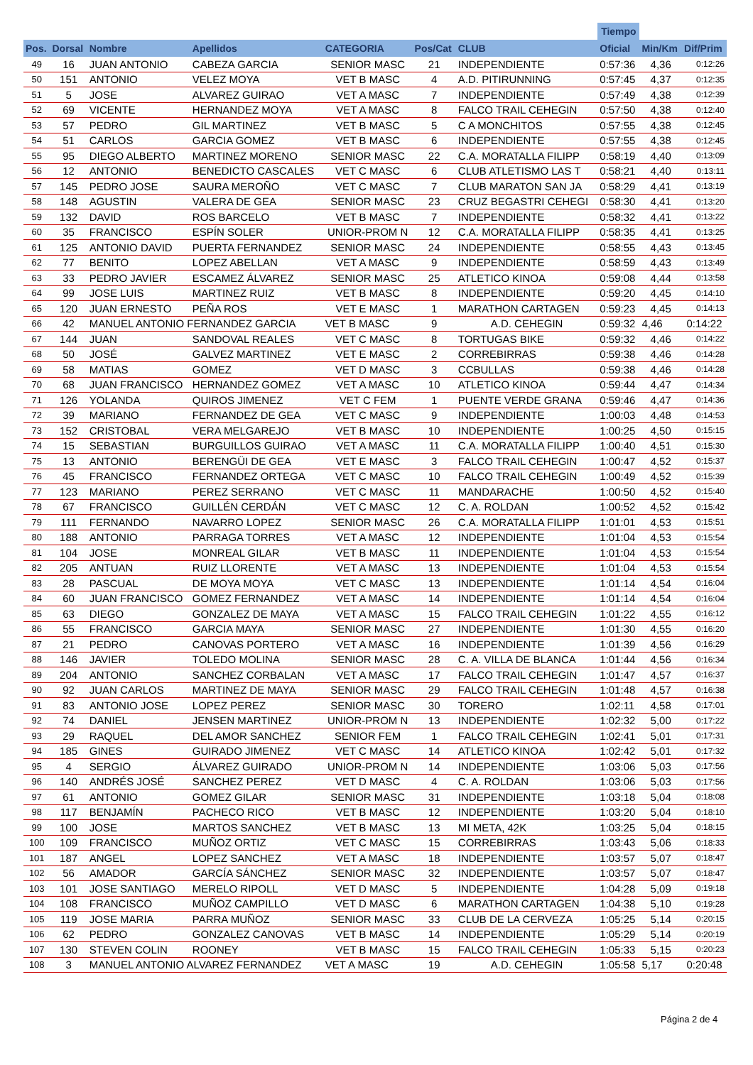| | | | | | | | Tiempo | | |
| --- | --- | --- | --- | --- | --- | --- | --- | --- | --- |
| Pos. | Dorsal | Nombre | Apellidos | CATEGORIA | Pos/Cat | CLUB | Oficial | Min/Km | Dif/Prim |
| 49 | 16 | JUAN ANTONIO | CABEZA GARCIA | SENIOR MASC | 21 | INDEPENDIENTE | 0:57:36 | 4,36 | 0:12:26 |
| 50 | 151 | ANTONIO | VELEZ MOYA | VET B MASC | 4 | A.D. PITIRUNNING | 0:57:45 | 4,37 | 0:12:35 |
| 51 | 5 | JOSE | ALVAREZ GUIRAO | VET A MASC | 7 | INDEPENDIENTE | 0:57:49 | 4,38 | 0:12:39 |
| 52 | 69 | VICENTE | HERNANDEZ MOYA | VET A MASC | 8 | FALCO TRAIL CEHEGIN | 0:57:50 | 4,38 | 0:12:40 |
| 53 | 57 | PEDRO | GIL MARTINEZ | VET B MASC | 5 | C A MONCHITOS | 0:57:55 | 4,38 | 0:12:45 |
| 54 | 51 | CARLOS | GARCIA GOMEZ | VET B MASC | 6 | INDEPENDIENTE | 0:57:55 | 4,38 | 0:12:45 |
| 55 | 95 | DIEGO ALBERTO | MARTINEZ MORENO | SENIOR MASC | 22 | C.A. MORATALLA FILIPP | 0:58:19 | 4,40 | 0:13:09 |
| 56 | 12 | ANTONIO | BENEDICTO CASCALES | VET C MASC | 6 | CLUB ATLETISMO LAS T | 0:58:21 | 4,40 | 0:13:11 |
| 57 | 145 | PEDRO JOSE | SAURA MEROÑO | VET C MASC | 7 | CLUB MARATON SAN JA | 0:58:29 | 4,41 | 0:13:19 |
| 58 | 148 | AGUSTIN | VALERA DE GEA | SENIOR MASC | 23 | CRUZ BEGASTRI CEHEGI | 0:58:30 | 4,41 | 0:13:20 |
| 59 | 132 | DAVID | ROS BARCELO | VET B MASC | 7 | INDEPENDIENTE | 0:58:32 | 4,41 | 0:13:22 |
| 60 | 35 | FRANCISCO | ESPÍN SOLER | UNIOR-PROM N | 12 | C.A. MORATALLA FILIPP | 0:58:35 | 4,41 | 0:13:25 |
| 61 | 125 | ANTONIO DAVID | PUERTA FERNANDEZ | SENIOR MASC | 24 | INDEPENDIENTE | 0:58:55 | 4,43 | 0:13:45 |
| 62 | 77 | BENITO | LOPEZ ABELLAN | VET A MASC | 9 | INDEPENDIENTE | 0:58:59 | 4,43 | 0:13:49 |
| 63 | 33 | PEDRO JAVIER | ESCAMEZ ÁLVAREZ | SENIOR MASC | 25 | ATLETICO KINOA | 0:59:08 | 4,44 | 0:13:58 |
| 64 | 99 | JOSE LUIS | MARTINEZ RUIZ | VET B MASC | 8 | INDEPENDIENTE | 0:59:20 | 4,45 | 0:14:10 |
| 65 | 120 | JUAN ERNESTO | PEÑA ROS | VET E MASC | 1 | MARATHON CARTAGEN | 0:59:23 | 4,45 | 0:14:13 |
| 66 | 42 | MANUEL ANTONIO FERNANDEZ GARCIA | | VET B MASC | 9 | A.D. CEHEGIN | 0:59:32 | 4,46 | 0:14:22 |
| 67 | 144 | JUAN | SANDOVAL REALES | VET C MASC | 8 | TORTUGAS BIKE | 0:59:32 | 4,46 | 0:14:22 |
| 68 | 50 | JOSÉ | GALVEZ MARTINEZ | VET E MASC | 2 | CORREBIRRAS | 0:59:38 | 4,46 | 0:14:28 |
| 69 | 58 | MATIAS | GOMEZ | VET D MASC | 3 | CCBULLAS | 0:59:38 | 4,46 | 0:14:28 |
| 70 | 68 | JUAN FRANCISCO | HERNANDEZ GOMEZ | VET A MASC | 10 | ATLETICO KINOA | 0:59:44 | 4,47 | 0:14:34 |
| 71 | 126 | YOLANDA | QUIROS JIMENEZ | VET C FEM | 1 | PUENTE VERDE GRANA | 0:59:46 | 4,47 | 0:14:36 |
| 72 | 39 | MARIANO | FERNANDEZ DE GEA | VET C MASC | 9 | INDEPENDIENTE | 1:00:03 | 4,48 | 0:14:53 |
| 73 | 152 | CRISTOBAL | VERA MELGAREJO | VET B MASC | 10 | INDEPENDIENTE | 1:00:25 | 4,50 | 0:15:15 |
| 74 | 15 | SEBASTIAN | BURGUILLOS GUIRAO | VET A MASC | 11 | C.A. MORATALLA FILIPP | 1:00:40 | 4,51 | 0:15:30 |
| 75 | 13 | ANTONIO | BERENGÜI DE GEA | VET E MASC | 3 | FALCO TRAIL CEHEGIN | 1:00:47 | 4,52 | 0:15:37 |
| 76 | 45 | FRANCISCO | FERNANDEZ ORTEGA | VET C MASC | 10 | FALCO TRAIL CEHEGIN | 1:00:49 | 4,52 | 0:15:39 |
| 77 | 123 | MARIANO | PEREZ SERRANO | VET C MASC | 11 | MANDARACHE | 1:00:50 | 4,52 | 0:15:40 |
| 78 | 67 | FRANCISCO | GUILLÉN CERDÁN | VET C MASC | 12 | C. A. ROLDAN | 1:00:52 | 4,52 | 0:15:42 |
| 79 | 111 | FERNANDO | NAVARRO LOPEZ | SENIOR MASC | 26 | C.A. MORATALLA FILIPP | 1:01:01 | 4,53 | 0:15:51 |
| 80 | 188 | ANTONIO | PARRAGA TORRES | VET A MASC | 12 | INDEPENDIENTE | 1:01:04 | 4,53 | 0:15:54 |
| 81 | 104 | JOSE | MONREAL GILAR | VET B MASC | 11 | INDEPENDIENTE | 1:01:04 | 4,53 | 0:15:54 |
| 82 | 205 | ANTUAN | RUIZ LLORENTE | VET A MASC | 13 | INDEPENDIENTE | 1:01:04 | 4,53 | 0:15:54 |
| 83 | 28 | PASCUAL | DE MOYA MOYA | VET C MASC | 13 | INDEPENDIENTE | 1:01:14 | 4,54 | 0:16:04 |
| 84 | 60 | JUAN FRANCISCO | GOMEZ FERNANDEZ | VET A MASC | 14 | INDEPENDIENTE | 1:01:14 | 4,54 | 0:16:04 |
| 85 | 63 | DIEGO | GONZALEZ DE MAYA | VET A MASC | 15 | FALCO TRAIL CEHEGIN | 1:01:22 | 4,55 | 0:16:12 |
| 86 | 55 | FRANCISCO | GARCIA MAYA | SENIOR MASC | 27 | INDEPENDIENTE | 1:01:30 | 4,55 | 0:16:20 |
| 87 | 21 | PEDRO | CANOVAS PORTERO | VET A MASC | 16 | INDEPENDIENTE | 1:01:39 | 4,56 | 0:16:29 |
| 88 | 146 | JAVIER | TOLEDO MOLINA | SENIOR MASC | 28 | C. A. VILLA DE BLANCA | 1:01:44 | 4,56 | 0:16:34 |
| 89 | 204 | ANTONIO | SANCHEZ CORBALAN | VET A MASC | 17 | FALCO TRAIL CEHEGIN | 1:01:47 | 4,57 | 0:16:37 |
| 90 | 92 | JUAN CARLOS | MARTINEZ DE MAYA | SENIOR MASC | 29 | FALCO TRAIL CEHEGIN | 1:01:48 | 4,57 | 0:16:38 |
| 91 | 83 | ANTONIO JOSE | LOPEZ PEREZ | SENIOR MASC | 30 | TORERO | 1:02:11 | 4,58 | 0:17:01 |
| 92 | 74 | DANIEL | JENSEN MARTINEZ | UNIOR-PROM N | 13 | INDEPENDIENTE | 1:02:32 | 5,00 | 0:17:22 |
| 93 | 29 | RAQUEL | DEL AMOR SANCHEZ | SENIOR FEM | 1 | FALCO TRAIL CEHEGIN | 1:02:41 | 5,01 | 0:17:31 |
| 94 | 185 | GINES | GUIRADO JIMENEZ | VET C MASC | 14 | ATLETICO KINOA | 1:02:42 | 5,01 | 0:17:32 |
| 95 | 4 | SERGIO | ÁLVAREZ GUIRADO | UNIOR-PROM N | 14 | INDEPENDIENTE | 1:03:06 | 5,03 | 0:17:56 |
| 96 | 140 | ANDRÉS JOSÉ | SANCHEZ PEREZ | VET D MASC | 4 | C. A. ROLDAN | 1:03:06 | 5,03 | 0:17:56 |
| 97 | 61 | ANTONIO | GOMEZ GILAR | SENIOR MASC | 31 | INDEPENDIENTE | 1:03:18 | 5,04 | 0:18:08 |
| 98 | 117 | BENJAMÍN | PACHECO RICO | VET B MASC | 12 | INDEPENDIENTE | 1:03:20 | 5,04 | 0:18:10 |
| 99 | 100 | JOSE | MARTOS SANCHEZ | VET B MASC | 13 | MI META, 42K | 1:03:25 | 5,04 | 0:18:15 |
| 100 | 109 | FRANCISCO | MUÑOZ ORTIZ | VET C MASC | 15 | CORREBIRRAS | 1:03:43 | 5,06 | 0:18:33 |
| 101 | 187 | ANGEL | LOPEZ SANCHEZ | VET A MASC | 18 | INDEPENDIENTE | 1:03:57 | 5,07 | 0:18:47 |
| 102 | 56 | AMADOR | GARCÍA SÁNCHEZ | SENIOR MASC | 32 | INDEPENDIENTE | 1:03:57 | 5,07 | 0:18:47 |
| 103 | 101 | JOSE SANTIAGO | MERELO RIPOLL | VET D MASC | 5 | INDEPENDIENTE | 1:04:28 | 5,09 | 0:19:18 |
| 104 | 108 | FRANCISCO | MUÑOZ CAMPILLO | VET D MASC | 6 | MARATHON CARTAGEN | 1:04:38 | 5,10 | 0:19:28 |
| 105 | 119 | JOSE MARIA | PARRA MUÑOZ | SENIOR MASC | 33 | CLUB DE LA CERVEZA | 1:05:25 | 5,14 | 0:20:15 |
| 106 | 62 | PEDRO | GONZALEZ CANOVAS | VET B MASC | 14 | INDEPENDIENTE | 1:05:29 | 5,14 | 0:20:19 |
| 107 | 130 | STEVEN COLIN | ROONEY | VET B MASC | 15 | FALCO TRAIL CEHEGIN | 1:05:33 | 5,15 | 0:20:23 |
| 108 | 3 | MANUEL ANTONIO ALVAREZ FERNANDEZ | | VET A MASC | 19 | A.D. CEHEGIN | 1:05:58 | 5,17 | 0:20:48 |
Página 2 de 4